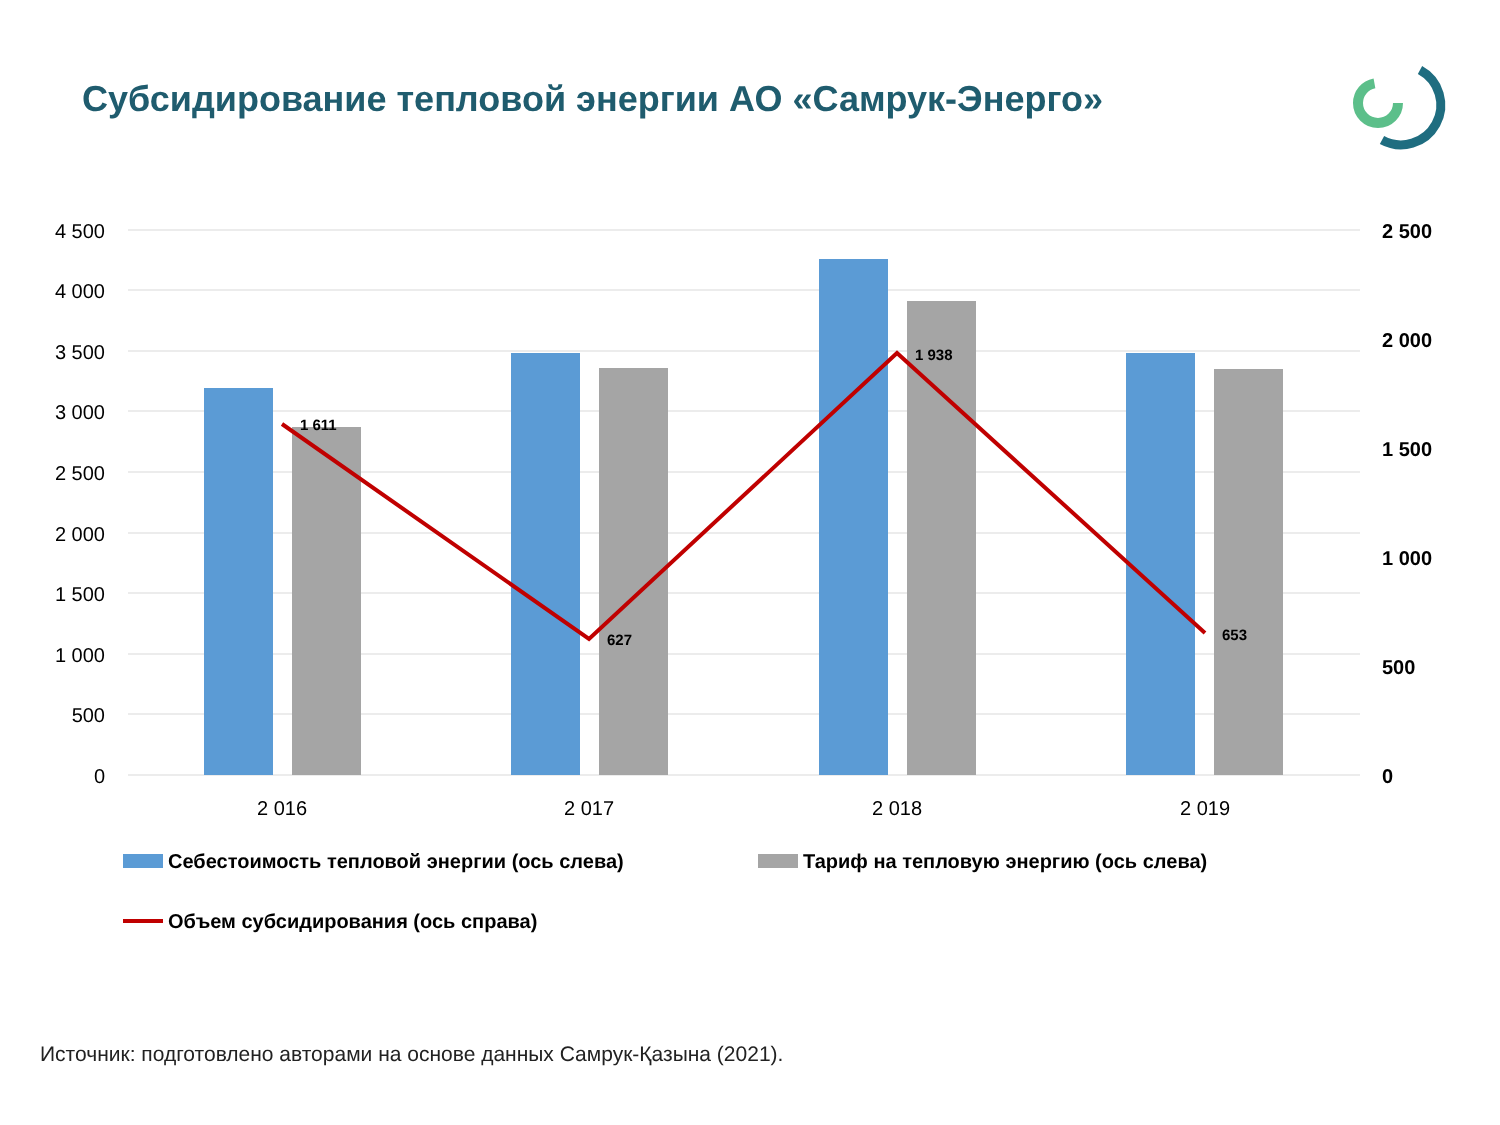Субсидирование тепловой энергии АО «Самрук-Энерго»
1 611
627
1 938
653
4 500
4 000
3 500
3 000
2 500
2 000
1 500
1 000
500
0
2 500
2 000
1 500
1 000
500
0
2 016
2 017
2 018
2 019
Себестоимость тепловой энергии (ось слева)
Тариф на тепловую энергию (ось слева)
Объем субсидирования (ось справа)
Источник: подготовлено авторами на основе данных Самрук-Қазына (2021).